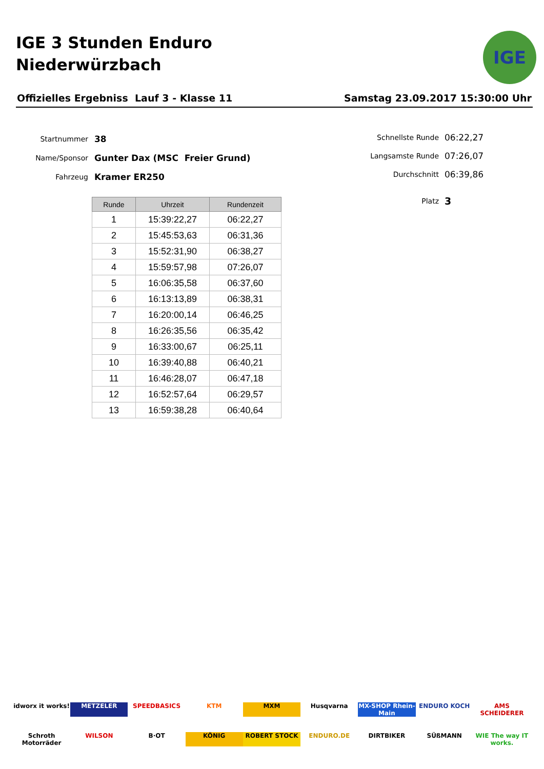IGE 3 Stunden Enduro
Niederwürzbach
IGE
Offizielles Ergebniss Lauf 3 - Klasse 11 Samstag 23.09.2017 15:30:00 Uhr
Startnummer 38
Name/Sponsor Gunter Dax (MSC Freier Grund)
Fahrzeug Kramer ER250
Schnellste Runde 06:22,27
Langsamste Runde 07:26,07
Durchschnitt 06:39,86
Platz 3
| Runde | Uhrzeit | Rundenzeit |
| --- | --- | --- |
| 1 | 15:39:22,27 | 06:22,27 |
| 2 | 15:45:53,63 | 06:31,36 |
| 3 | 15:52:31,90 | 06:38,27 |
| 4 | 15:59:57,98 | 07:26,07 |
| 5 | 16:06:35,58 | 06:37,60 |
| 6 | 16:13:13,89 | 06:38,31 |
| 7 | 16:20:00,14 | 06:46,25 |
| 8 | 16:26:35,56 | 06:35,42 |
| 9 | 16:33:00,67 | 06:25,11 |
| 10 | 16:39:40,88 | 06:40,21 |
| 11 | 16:46:28,07 | 06:47,18 |
| 12 | 16:52:57,64 | 06:29,57 |
| 13 | 16:59:38,28 | 06:40,64 |
idworx it works! METZELER SPEEDBASICS KTM MXM Husqvarna MX-SHOP Rhein-Main ENDURO KOCH AMS SCHEIDERER Schroth Motorräder WILSON B·OT KÖNIG ROBERT STOCK ENDURO.DE DIRTBIKER SÜßMANN WIE The way IT works.